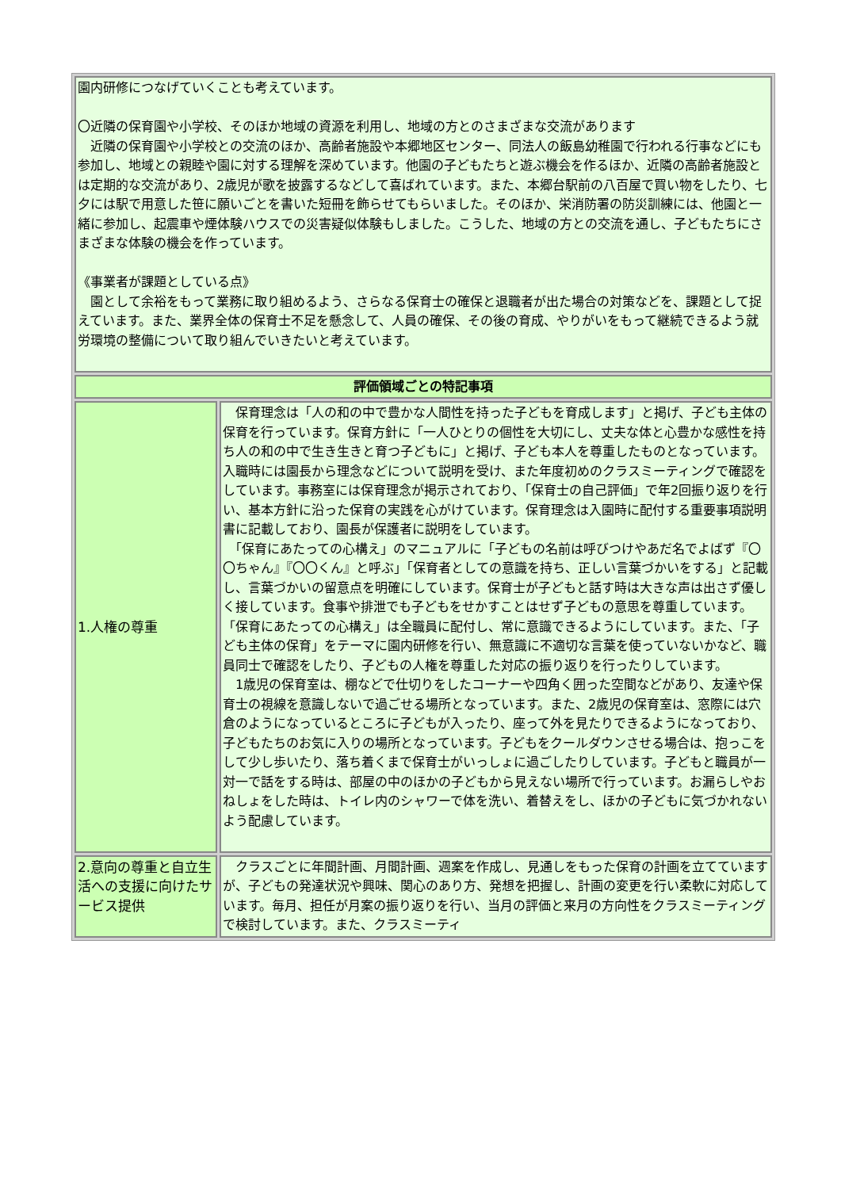| 園内研修につなげていくことも考えています。 〇近隣の保育園や小学校、そのほか地域の資源を利用し、地域の方とのさまざまな交流があります 近隣の保育園や小学校との交流のほか、高齢者施設や本郷地区センター、同法人の飯島幼稚園で行われる行事などにも参加し、地域との親睦や園に対する理解を深めています。他園の子どもたちと遊ぶ機会を作るほか、近隣の高齢者施設とは定期的な交流があり、2歳児が歌を披露するなどして喜ばれています。また、本郷台駅前の八百屋で買い物をしたり、七夕には駅で用意した笹に願いごとを書いた短冊を飾らせてもらいました。そのほか、栄消防署の防災訓練には、他園と一緒に参加し、起震車や煙体験ハウスでの災害疑似体験もしました。こうした、地域の方との交流を通し、子どもたちにさまざまな体験の機会を作っています。 《事業者が課題としている点》 園として余裕をもって業務に取り組めるよう、さらなる保育士の確保と退職者が出た場合の対策などを、課題として捉えています。また、業界全体の保育士不足を懸念して、人員の確保、その後の育成、やりがいをもって継続できるよう就労環境の整備について取り組んでいきたいと考えています。 | |
| 評価領域ごとの特記事項 | |
| 1.人権の尊重 | 保育理念は「人の和の中で豊かな人間性を持った子どもを育成します」と掲げ、子ども主体の保育を行っています。保育方針に「一人ひとりの個性を大切にし、丈夫な体と心豊かな感性を持ち人の和の中で生き生きと育つ子どもに」と掲げ、子ども本人を尊重したものとなっています。入職時には園長から理念などについて説明を受け、また年度初めのクラスミーティングで確認をしています。事務室には保育理念が掲示されており、「保育士の自己評価」で年2回振り返りを行い、基本方針に沿った保育の実践を心がけています。保育理念は入園時に配付する重要事項説明書に記載しており、園長が保護者に説明をしています。 「保育にあたっての心構え」のマニュアルに「子どもの名前は呼びつけやあだ名でよばず『〇〇ちゃん』『〇〇くん』と呼ぶ」「保育者としての意識を持ち、正しい言葉づかいをする」と記載し、言葉づかいの留意点を明確にしています。保育士が子どもと話す時は大きな声は出さず優しく接しています。食事や排泄でも子どもをせかすことはせず子どもの意思を尊重しています。「保育にあたっての心構え」は全職員に配付し、常に意識できるようにしています。また、「子ども主体の保育」をテーマに園内研修を行い、無意識に不適切な言葉を使っていないかなど、職員同士で確認をしたり、子どもの人権を尊重した対応の振り返りを行ったりしています。 1歳児の保育室は、棚などで仕切りをしたコーナーや四角く囲った空間などがあり、友達や保育士の視線を意識しないで過ごせる場所となっています。また、2歳児の保育室は、窓際には穴倉のようになっているところに子どもが入ったり、座って外を見たりできるようになっており、子どもたちのお気に入りの場所となっています。子どもをクールダウンさせる場合は、抱っこをして少し歩いたり、落ち着くまで保育士がいっしょに過ごしたりしています。子どもと職員が一対一で話をする時は、部屋の中のほかの子どもから見えない場所で行っています。お漏らしやおねしょをした時は、トイレ内のシャワーで体を洗い、着替えをし、ほかの子どもに気づかれないよう配慮しています。 |
| 2.意向の尊重と自立生活への支援に向けたサービス提供 | クラスごとに年間計画、月間計画、週案を作成し、見通しをもった保育の計画を立てていますが、子どもの発達状況や興味、関心のあり方、発想を把握し、計画の変更を行い柔軟に対応しています。毎月、担任が月案の振り返りを行い、当月の評価と来月の方向性をクラスミーティングで検討しています。また、クラスミーティ |